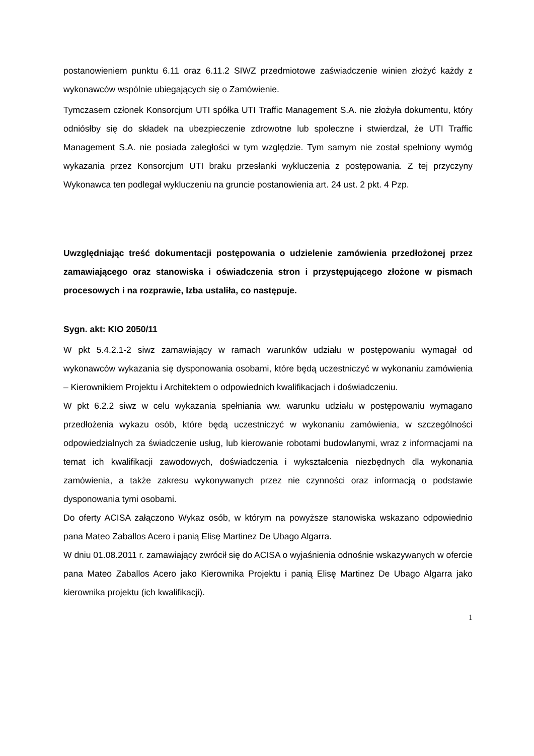postanowieniem punktu 6.11 oraz 6.11.2 SIWZ przedmiotowe zaświadczenie winien złożyć każdy z wykonawców wspólnie ubiegających się o Zamówienie.
Tymczasem członek Konsorcjum UTI spółka UTI Traffic Management S.A. nie złożyła dokumentu, który odniósłby się do składek na ubezpieczenie zdrowotne lub społeczne i stwierdzał, że UTI Traffic Management S.A. nie posiada zaległości w tym względzie. Tym samym nie został spełniony wymóg wykazania przez Konsorcjum UTI braku przesłanki wykluczenia z postępowania. Z tej przyczyny Wykonawca ten podlegał wykluczeniu na gruncie postanowienia art. 24 ust. 2 pkt. 4 Pzp.
Uwzględniając treść dokumentacji postępowania o udzielenie zamówienia przedłożonej przez zamawiającego oraz stanowiska i oświadczenia stron i przystępującego złożone w pismach procesowych i na rozprawie, Izba ustaliła, co następuje.
Sygn. akt: KIO 2050/11
W pkt 5.4.2.1-2 siwz zamawiający w ramach warunków udziału w postępowaniu wymagał od wykonawców wykazania się dysponowania osobami, które będą uczestniczyć w wykonaniu zamówienia – Kierownikiem Projektu i Architektem o odpowiednich kwalifikacjach i doświadczeniu.
W pkt 6.2.2 siwz w celu wykazania spełniania ww. warunku udziału w postępowaniu wymagano przedłożenia wykazu osób, które będą uczestniczyć w wykonaniu zamówienia, w szczególności odpowiedzialnych za świadczenie usług, lub kierowanie robotami budowlanymi, wraz z informacjami na temat ich kwalifikacji zawodowych, doświadczenia i wykształcenia niezbędnych dla wykonania zamówienia, a także zakresu wykonywanych przez nie czynności oraz informacją o podstawie dysponowania tymi osobami.
Do oferty ACISA załączono Wykaz osób, w którym na powyższe stanowiska wskazano odpowiednio pana Mateo Zaballos Acero i panią Elisę Martinez De Ubago Algarra.
W dniu 01.08.2011 r. zamawiający zwrócił się do ACISA o wyjaśnienia odnośnie wskazywanych w ofercie pana Mateo Zaballos Acero jako Kierownika Projektu i panią Elisę Martinez De Ubago Algarra jako kierownika projektu (ich kwalifikacji).
1